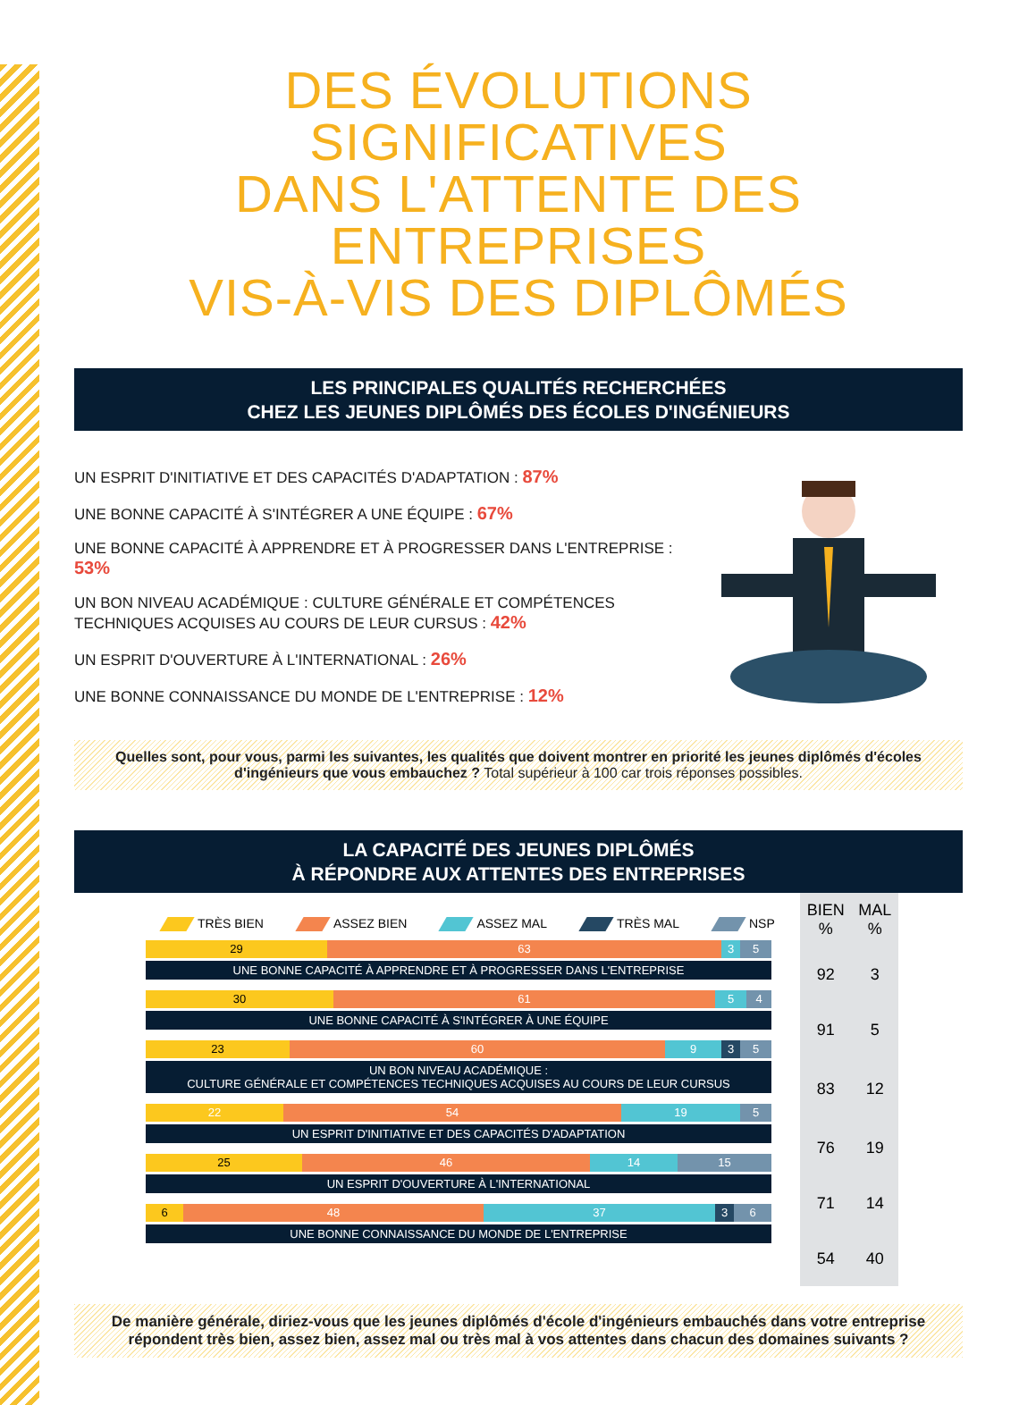DES ÉVOLUTIONS SIGNIFICATIVES
DANS L'ATTENTE DES ENTREPRISES
VIS-À-VIS DES DIPLÔMÉS
LES PRINCIPALES QUALITÉS RECHERCHÉES
CHEZ LES JEUNES DIPLÔMÉS DES ÉCOLES D'INGÉNIEURS
UN ESPRIT D'INITIATIVE ET DES CAPACITÉS D'ADAPTATION : 87%
UNE BONNE CAPACITÉ À S'INTÉGRER A UNE ÉQUIPE : 67%
UNE BONNE CAPACITÉ À APPRENDRE ET À PROGRESSER DANS L'ENTREPRISE : 53%
UN BON NIVEAU ACADÉMIQUE : CULTURE GÉNÉRALE ET COMPÉTENCES TECHNIQUES ACQUISES AU COURS DE LEUR CURSUS : 42%
UN ESPRIT D'OUVERTURE À L'INTERNATIONAL : 26%
UNE BONNE CONNAISSANCE DU MONDE DE L'ENTREPRISE : 12%
Quelles sont, pour vous, parmi les suivantes, les qualités que doivent montrer en priorité les jeunes diplômés d'écoles d'ingénieurs que vous embauchez ? Total supérieur à 100 car trois réponses possibles.
LA CAPACITÉ DES JEUNES DIPLÔMÉS
À RÉPONDRE AUX ATTENTES DES ENTREPRISES
TRÈS BIEN ASSEZ BIEN ASSEZ MAL TRÈS MAL NSP
29 63 3 5
UNE BONNE CAPACITÉ À APPRENDRE ET À PROGRESSER DANS L'ENTREPRISE
30 61 5 4
UNE BONNE CAPACITÉ À S'INTÉGRER À UNE ÉQUIPE
23 60 9 3 5
UN BON NIVEAU ACADÉMIQUE :
CULTURE GÉNÉRALE ET COMPÉTENCES TECHNIQUES ACQUISES AU COURS DE LEUR CURSUS
22 54 19 5
UN ESPRIT D'INITIATIVE ET DES CAPACITÉS D'ADAPTATION
25 46 14 15
UN ESPRIT D'OUVERTURE À L'INTERNATIONAL
6 48 37 3 6
UNE BONNE CONNAISSANCE DU MONDE DE L'ENTREPRISE
| BIEN % | MAL % |
| --- | --- |
| 92 | 3 |
| 91 | 5 |
| 83 | 12 |
| 76 | 19 |
| 71 | 14 |
| 54 | 40 |
De manière générale, diriez-vous que les jeunes diplômés d'école d'ingénieurs embauchés dans votre entreprise répondent très bien, assez bien, assez mal ou très mal à vos attentes dans chacun des domaines suivants ?